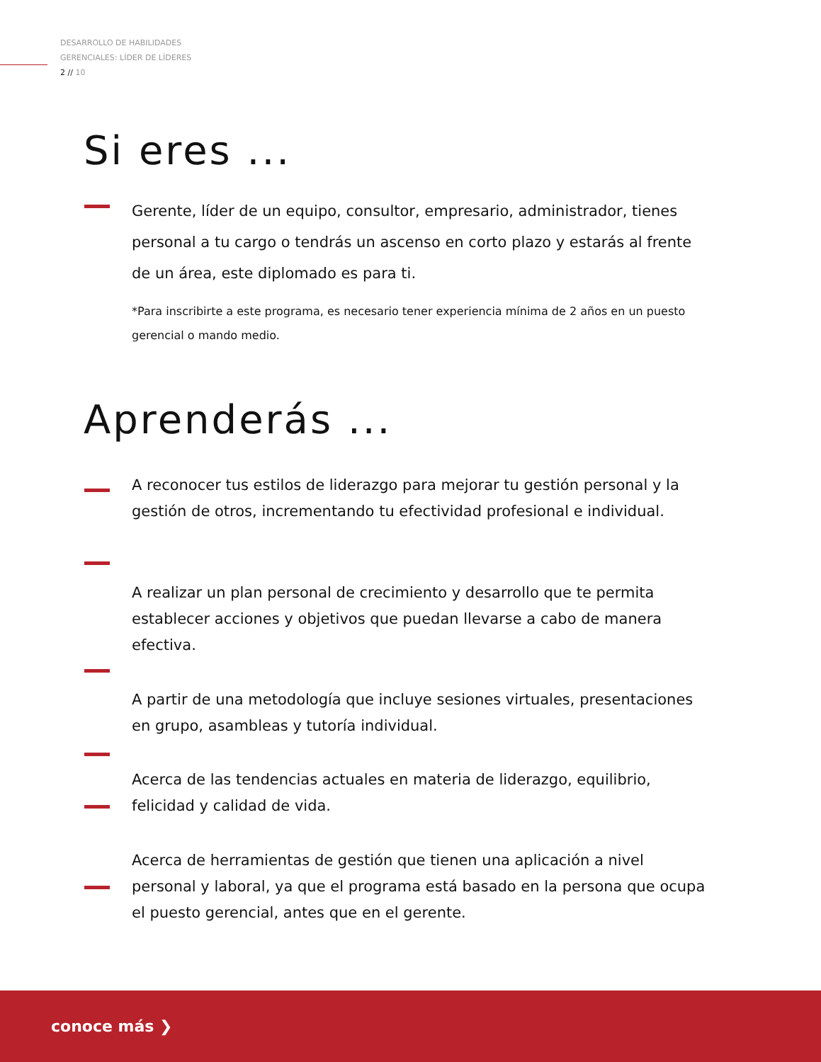DESARROLLO DE HABILIDADES
GERENCIALES: LÍDER DE LÍDERES
2 // 10
Si eres ...
Gerente, líder de un equipo, consultor, empresario, administrador, tienes personal a tu cargo o tendrás un ascenso en corto plazo y estarás al frente de un área, este diplomado es para ti.
*Para inscribirte a este programa, es necesario tener experiencia mínima de 2 años en un puesto gerencial o mando medio.
Aprenderás ...
A reconocer tus estilos de liderazgo para mejorar tu gestión personal y la gestión de otros, incrementando tu efectividad profesional e individual.
A realizar un plan personal de crecimiento y desarrollo que te permita establecer acciones y objetivos que puedan llevarse a cabo de manera efectiva.
A partir de una metodología que incluye sesiones virtuales, presentaciones en grupo, asambleas y tutoría individual.
Acerca de las tendencias actuales en materia de liderazgo, equilibrio, felicidad y calidad de vida.
Acerca de herramientas de gestión que tienen una aplicación a nivel personal y laboral, ya que el programa está basado en la persona que ocupa el puesto gerencial, antes que en el gerente.
conoce más ❯